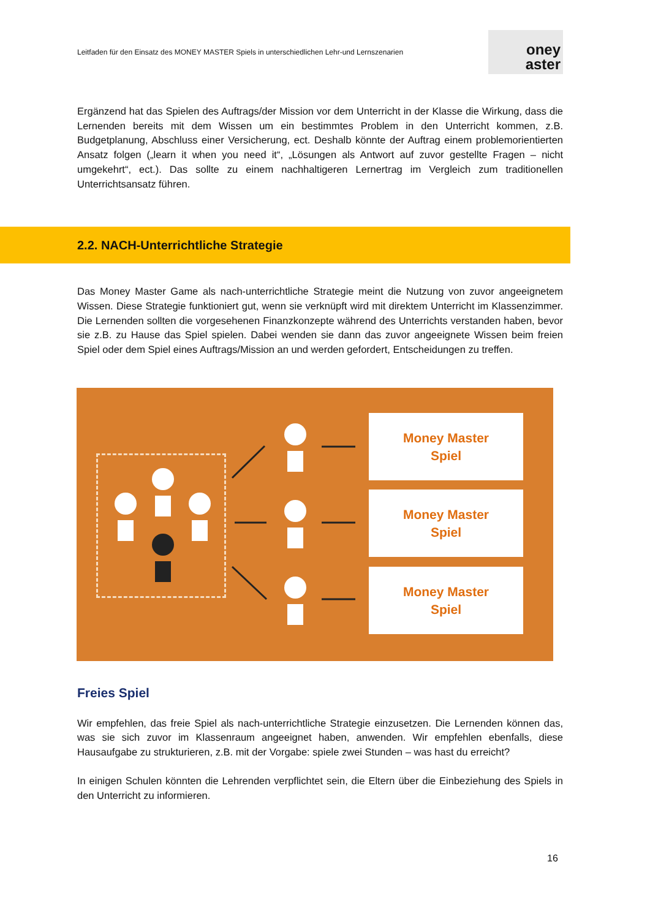Leitfaden für den Einsatz des MONEY MASTER Spiels in unterschiedlichen Lehr-und Lernszenarien
oney
aster
Ergänzend hat das Spielen des Auftrags/der Mission vor dem Unterricht in der Klasse die Wirkung, dass die Lernenden bereits mit dem Wissen um ein bestimmtes Problem in den Unterricht kommen, z.B. Budgetplanung, Abschluss einer Versicherung, ect. Deshalb könnte der Auftrag einem problemorientierten Ansatz folgen („learn it when you need it“, „Lösungen als Antwort auf zuvor gestellte Fragen – nicht umgekehrt“, ect.). Das sollte zu einem nachhaltigeren Lernertrag im Vergleich zum traditionellen Unterrichtsansatz führen.
2.2. NACH-Unterrichtliche Strategie
Das Money Master Game als nach-unterrichtliche Strategie meint die Nutzung von zuvor angeeignetem Wissen. Diese Strategie funktioniert gut, wenn sie verknüpft wird mit direktem Unterricht im Klassenzimmer. Die Lernenden sollten die vorgesehenen Finanzkonzepte während des Unterrichts verstanden haben, bevor sie z.B. zu Hause das Spiel spielen. Dabei wenden sie dann das zuvor angeeignete Wissen beim freien Spiel oder dem Spiel eines Auftrags/Mission an und werden gefordert, Entscheidungen zu treffen.
Money Master
Spiel
Money Master
Spiel
Money Master
Spiel
Freies Spiel
Wir empfehlen, das freie Spiel als nach-unterrichtliche Strategie einzusetzen. Die Lernenden können das, was sie sich zuvor im Klassenraum angeeignet haben, anwenden. Wir empfehlen ebenfalls, diese Hausaufgabe zu strukturieren, z.B. mit der Vorgabe: spiele zwei Stunden – was hast du erreicht?
In einigen Schulen könnten die Lehrenden verpflichtet sein, die Eltern über die Einbeziehung des Spiels in den Unterricht zu informieren.
16